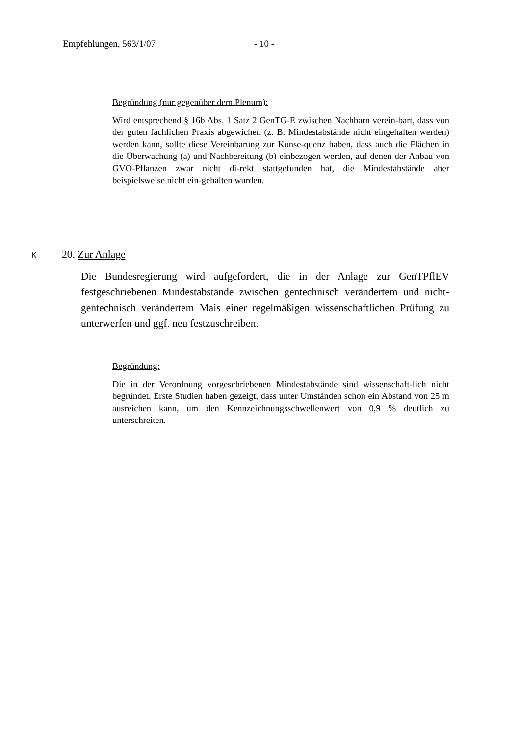Empfehlungen, 563/1/07 - 10 -
Begründung (nur gegenüber dem Plenum):
Wird entsprechend § 16b Abs. 1 Satz 2 GenTG-E zwischen Nachbarn verein-bart, dass von der guten fachlichen Praxis abgewichen (z. B. Mindestabstände nicht eingehalten werden) werden kann, sollte diese Vereinbarung zur Konse-quenz haben, dass auch die Flächen in die Überwachung (a) und Nachbereitung (b) einbezogen werden, auf denen der Anbau von GVO-Pflanzen zwar nicht di-rekt stattgefunden hat, die Mindestabstände aber beispielsweise nicht ein-gehalten wurden.
K 20. Zur Anlage
Die Bundesregierung wird aufgefordert, die in der Anlage zur GenTPflEV festgeschriebenen Mindestabstände zwischen gentechnisch verändertem und nicht-gentechnisch verändertem Mais einer regelmäßigen wissenschaftlichen Prüfung zu unterwerfen und ggf. neu festzuschreiben.
Begründung:
Die in der Verordnung vorgeschriebenen Mindestabstände sind wissenschaft-lich nicht begründet. Erste Studien haben gezeigt, dass unter Umständen schon ein Abstand von 25 m ausreichen kann, um den Kennzeichnungsschwellenwert von 0,9 % deutlich zu unterschreiten.